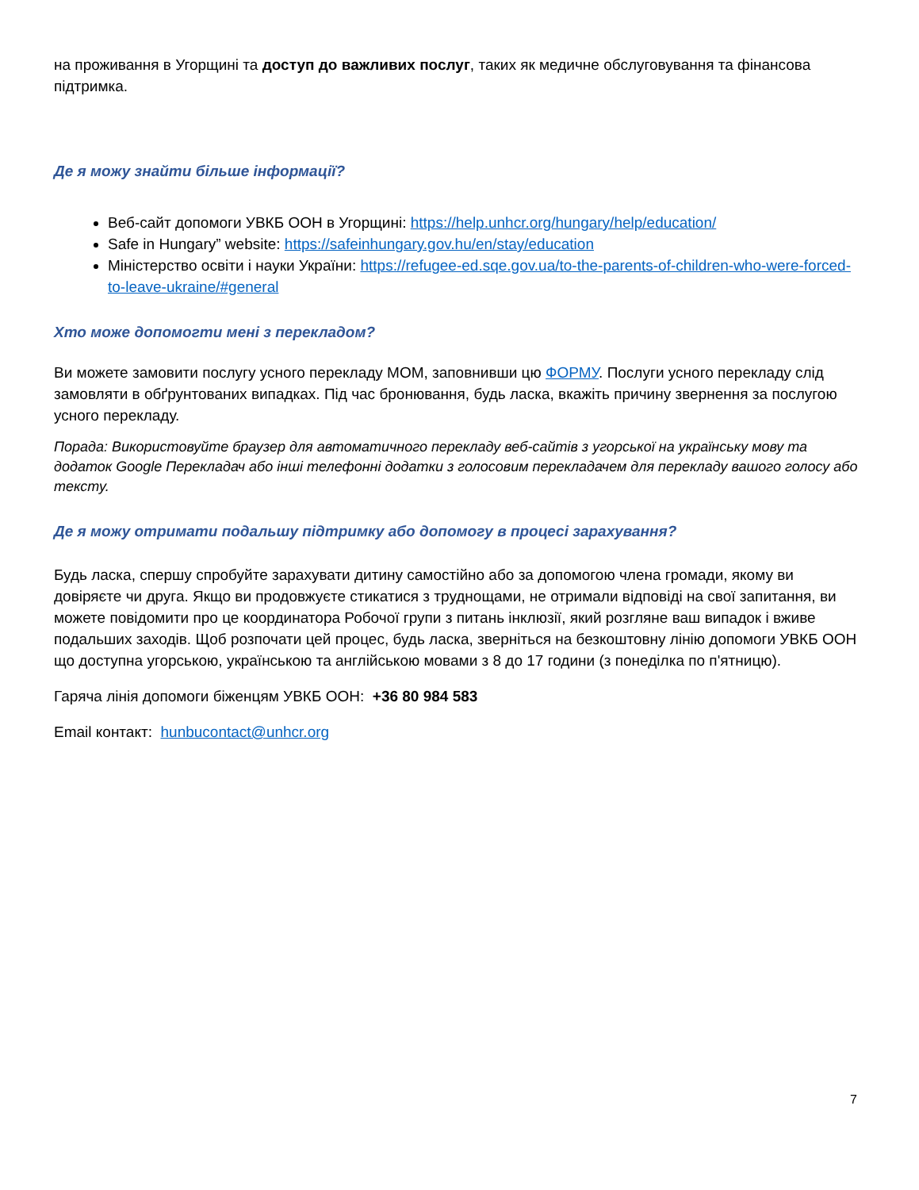на проживання в Угорщині та доступ до важливих послуг, таких як медичне обслуговування та фінансова підтримка.
Де я можу знайти більше інформації?
Веб-сайт допомоги УВКБ ООН в Угорщині: https://help.unhcr.org/hungary/help/education/
Safe in Hungary” website: https://safeinhungary.gov.hu/en/stay/education
Міністерство освіти і науки України: https://refugee-ed.sqe.gov.ua/to-the-parents-of-children-who-were-forced-to-leave-ukraine/#general
Хто може допомогти мені з перекладом?
Ви можете замовити послугу усного перекладу МОМ, заповнивши цю ФОРМУ. Послуги усного перекладу слід замовляти в обґрунтованих випадках. Під час бронювання, будь ласка, вкажіть причину звернення за послугою усного перекладу.
Порада: Використовуйте браузер для автоматичного перекладу веб-сайтів з угорської на українську мову та додаток Google Перекладач або інші телефонні додатки з голосовим перекладачем для перекладу вашого голосу або тексту.
Де я можу отримати подальшу підтримку або допомогу в процесі зарахування?
Будь ласка, спершу спробуйте зарахувати дитину самостійно або за допомогою члена громади, якому ви довіряєте чи друга. Якщо ви продовжуєте стикатися з труднощами, не отримали відповіді на свої запитання, ви можете повідомити про це координатора Робочої групи з питань інклюзії, який розгляне ваш випадок і вживе подальших заходів. Щоб розпочати цей процес, будь ласка, зверніться на безкоштовну лінію допомоги УВКБ ООН що доступна угорською, українською та англійською мовами з 8 до 17 години (з понеділка по п'ятницю).
Гаряча лінія допомоги біженцям УВКБ ООН: +36 80 984 583
Email контакт: hunbucontact@unhcr.org
7